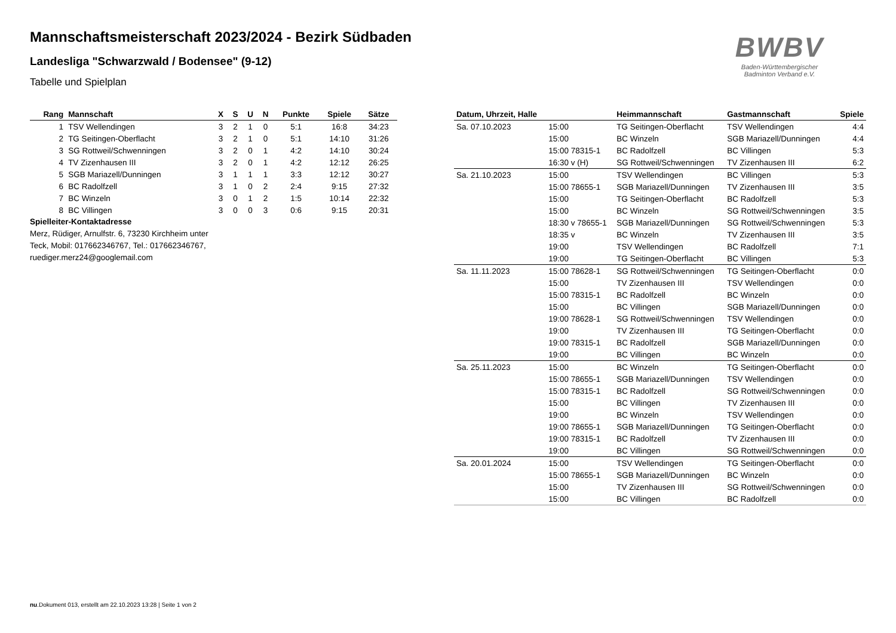Mannschaftsmeisterschaft 2023/2024 - Bezirk Südbaden
Landesliga "Schwarzwald / Bodensee" (9-12)
Tabelle und Spielplan
BWBV
Baden-Württembergischer
Badminton Verband e.V.
| Rang | Mannschaft | X | S | U | N | Punkte | Spiele | Sätze |
| --- | --- | --- | --- | --- | --- | --- | --- | --- |
| 1 | TSV Wellendingen | 3 | 2 | 1 | 0 | 5:1 | 16:8 | 34:23 |
| 2 | TG Seitingen-Oberflacht | 3 | 2 | 1 | 0 | 5:1 | 14:10 | 31:26 |
| 3 | SG Rottweil/Schwenningen | 3 | 2 | 0 | 1 | 4:2 | 14:10 | 30:24 |
| 4 | TV Zizenhausen III | 3 | 2 | 0 | 1 | 4:2 | 12:12 | 26:25 |
| 5 | SGB Mariazell/Dunningen | 3 | 1 | 1 | 1 | 3:3 | 12:12 | 30:27 |
| 6 | BC Radolfzell | 3 | 1 | 0 | 2 | 2:4 | 9:15 | 27:32 |
| 7 | BC Winzeln | 3 | 0 | 1 | 2 | 1:5 | 10:14 | 22:32 |
| 8 | BC Villingen | 3 | 0 | 0 | 3 | 0:6 | 9:15 | 20:31 |
Spielleiter-Kontaktadresse
Merz, Rüdiger, Arnulfstr. 6, 73230 Kirchheim unter Teck, Mobil: 017662346767, Tel.: 017662346767, ruediger.merz24@googlemail.com
| Datum, Uhrzeit, Halle | | Heimmannschaft | Gastmannschaft | Spiele |
| --- | --- | --- | --- | --- |
| Sa. 07.10.2023 | 15:00 | TG Seitingen-Oberflacht | TSV Wellendingen | 4:4 |
| | 15:00 | BC Winzeln | SGB Mariazell/Dunningen | 4:4 |
| | 15:00 78315-1 | BC Radolfzell | BC Villingen | 5:3 |
| | 16:30 v (H) | SG Rottweil/Schwenningen | TV Zizenhausen III | 6:2 |
| Sa. 21.10.2023 | 15:00 | TSV Wellendingen | BC Villingen | 5:3 |
| | 15:00 78655-1 | SGB Mariazell/Dunningen | TV Zizenhausen III | 3:5 |
| | 15:00 | TG Seitingen-Oberflacht | BC Radolfzell | 5:3 |
| | 15:00 | BC Winzeln | SG Rottweil/Schwenningen | 3:5 |
| | 18:30 v 78655-1 | SGB Mariazell/Dunningen | SG Rottweil/Schwenningen | 5:3 |
| | 18:35 v | BC Winzeln | TV Zizenhausen III | 3:5 |
| | 19:00 | TSV Wellendingen | BC Radolfzell | 7:1 |
| | 19:00 | TG Seitingen-Oberflacht | BC Villingen | 5:3 |
| Sa. 11.11.2023 | 15:00 78628-1 | SG Rottweil/Schwenningen | TG Seitingen-Oberflacht | 0:0 |
| | 15:00 | TV Zizenhausen III | TSV Wellendingen | 0:0 |
| | 15:00 78315-1 | BC Radolfzell | BC Winzeln | 0:0 |
| | 15:00 | BC Villingen | SGB Mariazell/Dunningen | 0:0 |
| | 19:00 78628-1 | SG Rottweil/Schwenningen | TSV Wellendingen | 0:0 |
| | 19:00 | TV Zizenhausen III | TG Seitingen-Oberflacht | 0:0 |
| | 19:00 78315-1 | BC Radolfzell | SGB Mariazell/Dunningen | 0:0 |
| | 19:00 | BC Villingen | BC Winzeln | 0:0 |
| Sa. 25.11.2023 | 15:00 | BC Winzeln | TG Seitingen-Oberflacht | 0:0 |
| | 15:00 78655-1 | SGB Mariazell/Dunningen | TSV Wellendingen | 0:0 |
| | 15:00 78315-1 | BC Radolfzell | SG Rottweil/Schwenningen | 0:0 |
| | 15:00 | BC Villingen | TV Zizenhausen III | 0:0 |
| | 19:00 | BC Winzeln | TSV Wellendingen | 0:0 |
| | 19:00 78655-1 | SGB Mariazell/Dunningen | TG Seitingen-Oberflacht | 0:0 |
| | 19:00 78315-1 | BC Radolfzell | TV Zizenhausen III | 0:0 |
| | 19:00 | BC Villingen | SG Rottweil/Schwenningen | 0:0 |
| Sa. 20.01.2024 | 15:00 | TSV Wellendingen | TG Seitingen-Oberflacht | 0:0 |
| | 15:00 78655-1 | SGB Mariazell/Dunningen | BC Winzeln | 0:0 |
| | 15:00 | TV Zizenhausen III | SG Rottweil/Schwenningen | 0:0 |
| | 15:00 | BC Villingen | BC Radolfzell | 0:0 |
nu.Dokument 013, erstellt am 22.10.2023 13:28 | Seite 1 von 2